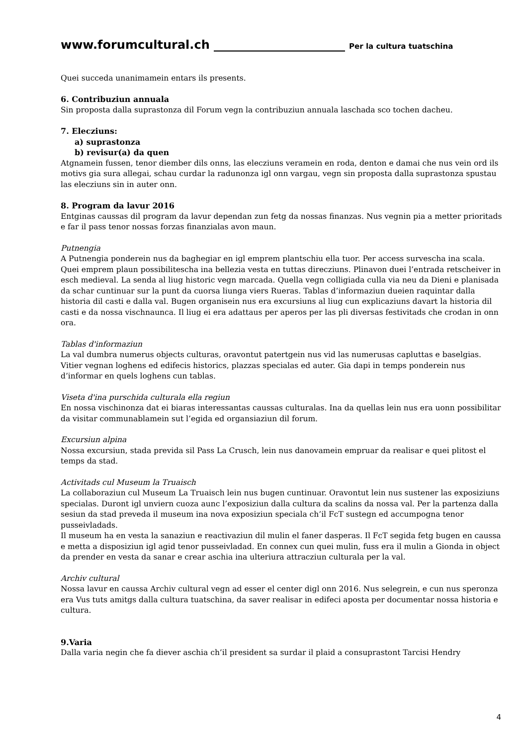www.forumcultural.ch ______________________ Per la cultura tuatschina
Quei succeda unanimamein entars ils presents.
6. Contribuziun annuala
Sin proposta dalla suprastonza dil Forum vegn la contribuziun annuala laschada sco tochen dacheu.
7. Elecziuns:
a) suprastonza
b) revisur(a) da quen
Atgnamein fussen, tenor diember dils onns, las elecziuns veramein en roda, denton e damai che nus vein ord ils motivs gia sura allegai, schau curdar la radunonza igl onn vargau, vegn sin proposta dalla suprastonza spustau las elecziuns sin in auter onn.
8. Program da lavur 2016
Entginas caussas dil program da lavur dependan zun fetg da nossas finanzas. Nus vegnin pia a metter prioritads e far il pass tenor nossas forzas finanzialas avon maun.
Putnengia
A Putnengia ponderein nus da baghegiar en igl emprem plantschiu ella tuor. Per access survescha ina scala. Quei emprem plaun possibilitescha ina bellezia vesta en tuttas direcziuns. Plinavon duei l’entrada retscheiver in esch medieval. La senda al liug historic vegn marcada. Quella vegn colligiada culla via neu da Dieni e planisada da schar cuntinuar sur la punt da cuorsa liunga viers Rueras. Tablas d’informaziun dueien raquintar dalla historia dil casti e dalla val. Bugen organisein nus era excursiuns al liug cun explicaziuns davart la historia dil casti e da nossa vischnaunca. Il liug ei era adattaus per aperos per las pli diversas festivitads che crodan in onn ora.
Tablas d'informaziun
La val dumbra numerus objects culturas, oravontut patertgein nus vid las numerusas capluttas e baselgias. Vitier vegnan loghens ed edifecis historics, plazzas specialas ed auter. Gia dapi in temps ponderein nus d’informar en quels loghens cun tablas.
Viseta d'ina purschida culturala ella regiun
En nossa vischinonza dat ei biaras interessantas caussas culturalas. Ina da quellas lein nus era uonn possibilitar da visitar communablamein sut l’egida ed organsiaziun dil forum.
Excursiun alpina
Nossa excursiun, stada previda sil Pass La Crusch, lein nus danovamein empruar da realisar e quei plitost el temps da stad.
Activitads cul Museum la Truaisch
La collaboraziun cul Museum La Truaisch lein nus bugen cuntinuar. Oravontut lein nus sustener las exposiziuns specialas. Duront igl unviern cuoza aunc l’exposiziun dalla cultura da scalins da nossa val. Per la partenza dalla sesiun da stad preveda il museum ina nova exposiziun speciala ch’il FcT sustegn ed accumpogna tenor pusseivladads.
Il museum ha en vesta la sanaziun e reactivaziun dil mulin el faner dasperas. Il FcT segida fetg bugen en caussa e metta a disposiziun igl agid tenor pusseivladad. En connex cun quei mulin, fuss era il mulin a Gionda in object da prender en vesta da sanar e crear aschia ina ulteriura attracziun culturala per la val.
Archiv cultural
Nossa lavur en caussa Archiv cultural vegn ad esser el center digl onn 2016. Nus selegrein, e cun nus speronza era Vus tuts amitgs dalla cultura tuatschina, da saver realisar in edifeci aposta per documentar nossa historia e cultura.
9.Varia
Dalla varia negin che fa diever aschia ch’il president sa surdar il plaid a consuprastont Tarcisi Hendry
4